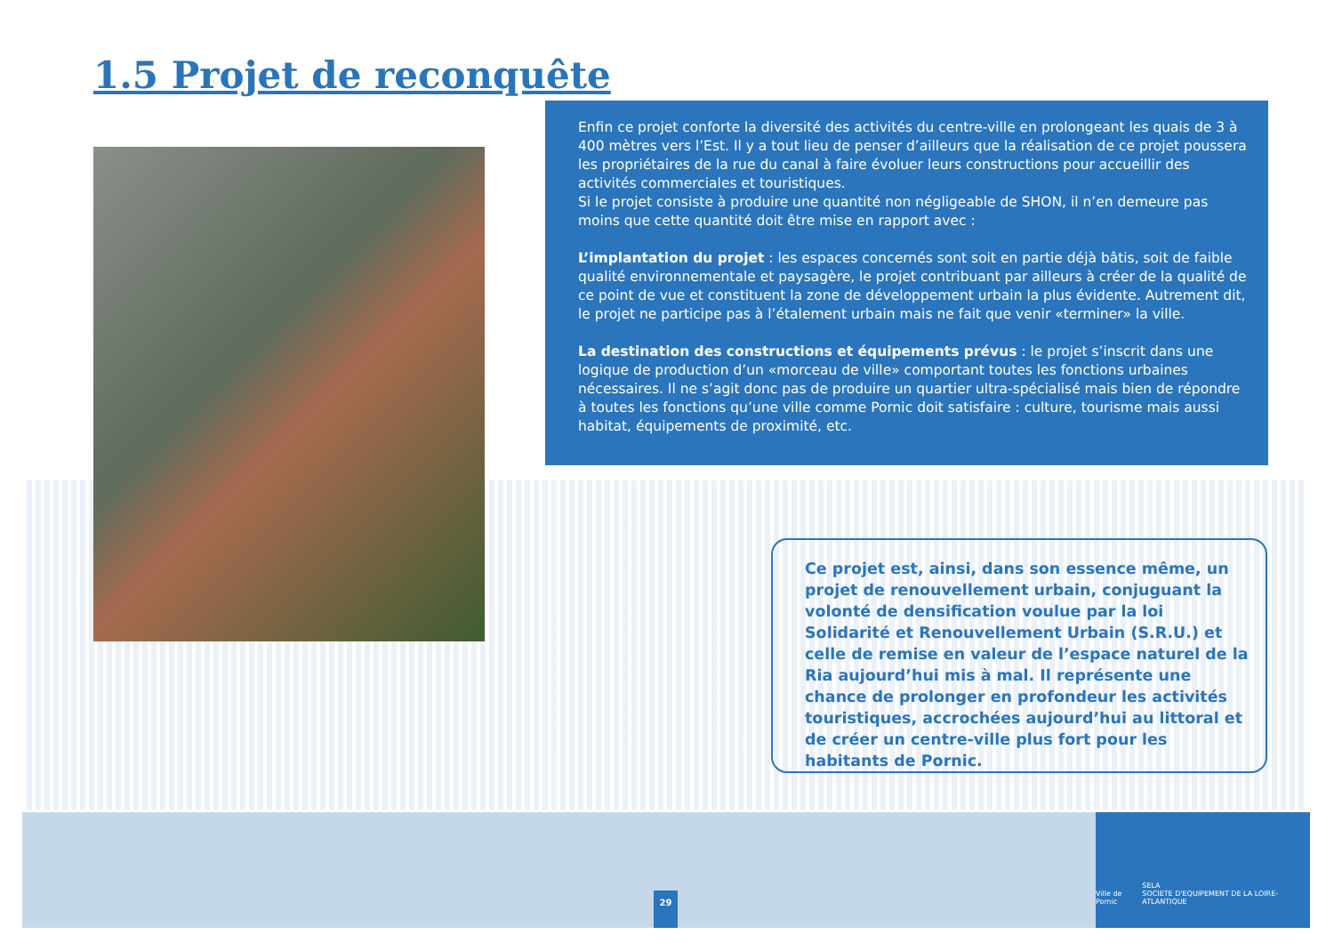1.5 Projet de reconquête
Enfin ce projet conforte la diversité des activités du centre-ville en prolongeant les quais de 3 à 400 mètres vers l’Est. Il y a tout lieu de penser d’ailleurs que la réalisation de ce projet poussera les propriétaires de la rue du canal à faire évoluer leurs constructions pour accueillir des activités commerciales et touristiques.
Si le projet consiste à produire une quantité non négligeable de SHON, il n’en demeure pas moins que cette quantité doit être mise en rapport avec :
L’implantation du projet : les espaces concernés sont soit en partie déjà bâtis, soit de faible qualité environnementale et paysagère, le projet contribuant par ailleurs à créer de la qualité de ce point de vue et constituent la zone de développement urbain la plus évidente. Autrement dit, le projet ne participe pas à l’étalement urbain mais ne fait que venir «terminer» la ville.
La destination des constructions et équipements prévus : le projet s’inscrit dans une logique de production d’un «morceau de ville» comportant toutes les fonctions urbaines nécessaires. Il ne s’agit donc pas de produire un quartier ultra-spécialisé mais bien de répondre à toutes les fonctions qu’une ville comme Pornic doit satisfaire : culture, tourisme mais aussi habitat, équipements de proximité, etc.
Ce projet est, ainsi, dans son essence même, un projet de renouvellement urbain, conjuguant la volonté de densification voulue par la loi Solidarité et Renouvellement Urbain (S.R.U.) et celle de remise en valeur de l’espace naturel de la Ria aujourd’hui mis à mal. Il représente une chance de prolonger en profondeur les activités touristiques, accrochées aujourd’hui au littoral et de créer un centre-ville plus fort pour les habitants de Pornic.
29
Ville de Pornic SELA
SOCIETE D'EQUIPEMENT DE LA LOIRE-ATLANTIQUE